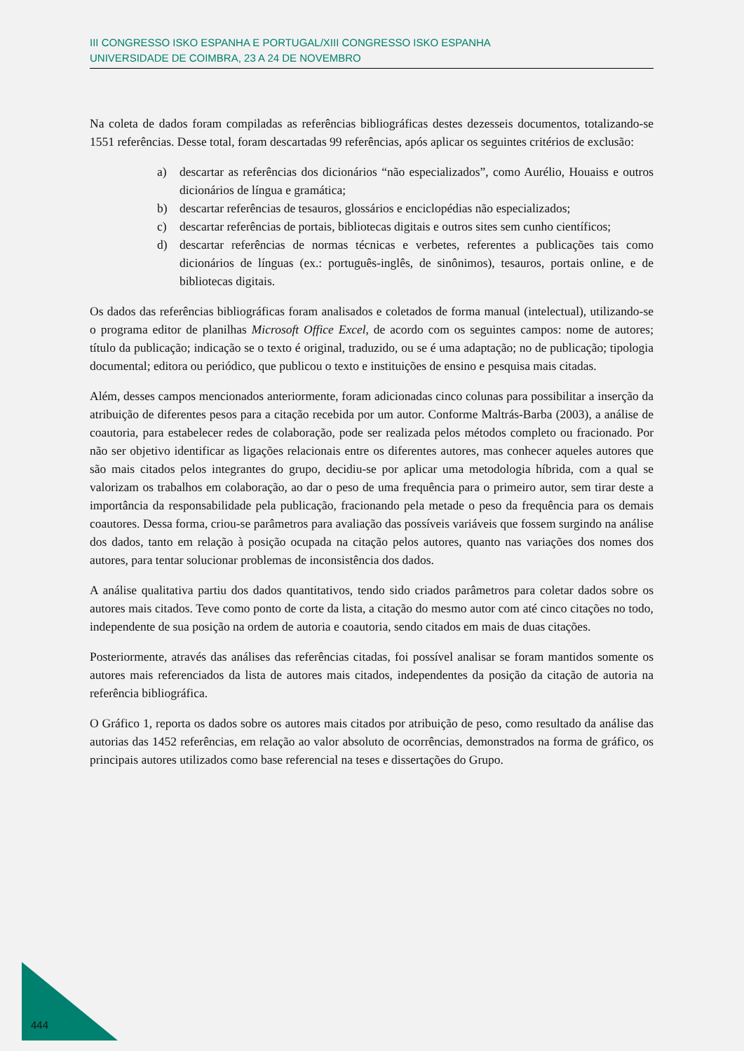III CONGRESSO ISKO ESPANHA E PORTUGAL/XIII CONGRESSO ISKO ESPANHA
UNIVERSIDADE DE COIMBRA, 23 A 24 DE NOVEMBRO
Na coleta de dados foram compiladas as referências bibliográficas destes dezesseis documentos, totalizando-se 1551 referências. Desse total, foram descartadas 99 referências, após aplicar os seguintes critérios de exclusão:
a) descartar as referências dos dicionários “não especializados”, como Aurélio, Houaiss e outros dicionários de língua e gramática;
b) descartar referências de tesauros, glossários e enciclopédias não especializados;
c) descartar referências de portais, bibliotecas digitais e outros sites sem cunho científicos;
d) descartar referências de normas técnicas e verbetes, referentes a publicações tais como dicionários de línguas (ex.: português-inglês, de sinônimos), tesauros, portais online, e de bibliotecas digitais.
Os dados das referências bibliográficas foram analisados e coletados de forma manual (intelectual), utilizando-se o programa editor de planilhas Microsoft Office Excel, de acordo com os seguintes campos: nome de autores; título da publicação; indicação se o texto é original, traduzido, ou se é uma adaptação; no de publicação; tipologia documental; editora ou periódico, que publicou o texto e instituições de ensino e pesquisa mais citadas.
Além, desses campos mencionados anteriormente, foram adicionadas cinco colunas para possibilitar a inserção da atribuição de diferentes pesos para a citação recebida por um autor. Conforme Maltrás-Barba (2003), a análise de coautoria, para estabelecer redes de colaboração, pode ser realizada pelos métodos completo ou fracionado. Por não ser objetivo identificar as ligações relacionais entre os diferentes autores, mas conhecer aqueles autores que são mais citados pelos integrantes do grupo, decidiu-se por aplicar uma metodologia híbrida, com a qual se valorizam os trabalhos em colaboração, ao dar o peso de uma frequência para o primeiro autor, sem tirar deste a importância da responsabilidade pela publicação, fracionando pela metade o peso da frequência para os demais coautores. Dessa forma, criou-se parâmetros para avaliação das possíveis variáveis que fossem surgindo na análise dos dados, tanto em relação à posição ocupada na citação pelos autores, quanto nas variações dos nomes dos autores, para tentar solucionar problemas de inconsistência dos dados.
A análise qualitativa partiu dos dados quantitativos, tendo sido criados parâmetros para coletar dados sobre os autores mais citados. Teve como ponto de corte da lista, a citação do mesmo autor com até cinco citações no todo, independente de sua posição na ordem de autoria e coautoria, sendo citados em mais de duas citações.
Posteriormente, através das análises das referências citadas, foi possível analisar se foram mantidos somente os autores mais referenciados da lista de autores mais citados, independentes da posição da citação de autoria na referência bibliográfica.
O Gráfico 1, reporta os dados sobre os autores mais citados por atribuição de peso, como resultado da análise das autorias das 1452 referências, em relação ao valor absoluto de ocorrências, demonstrados na forma de gráfico, os principais autores utilizados como base referencial na teses e dissertações do Grupo.
444